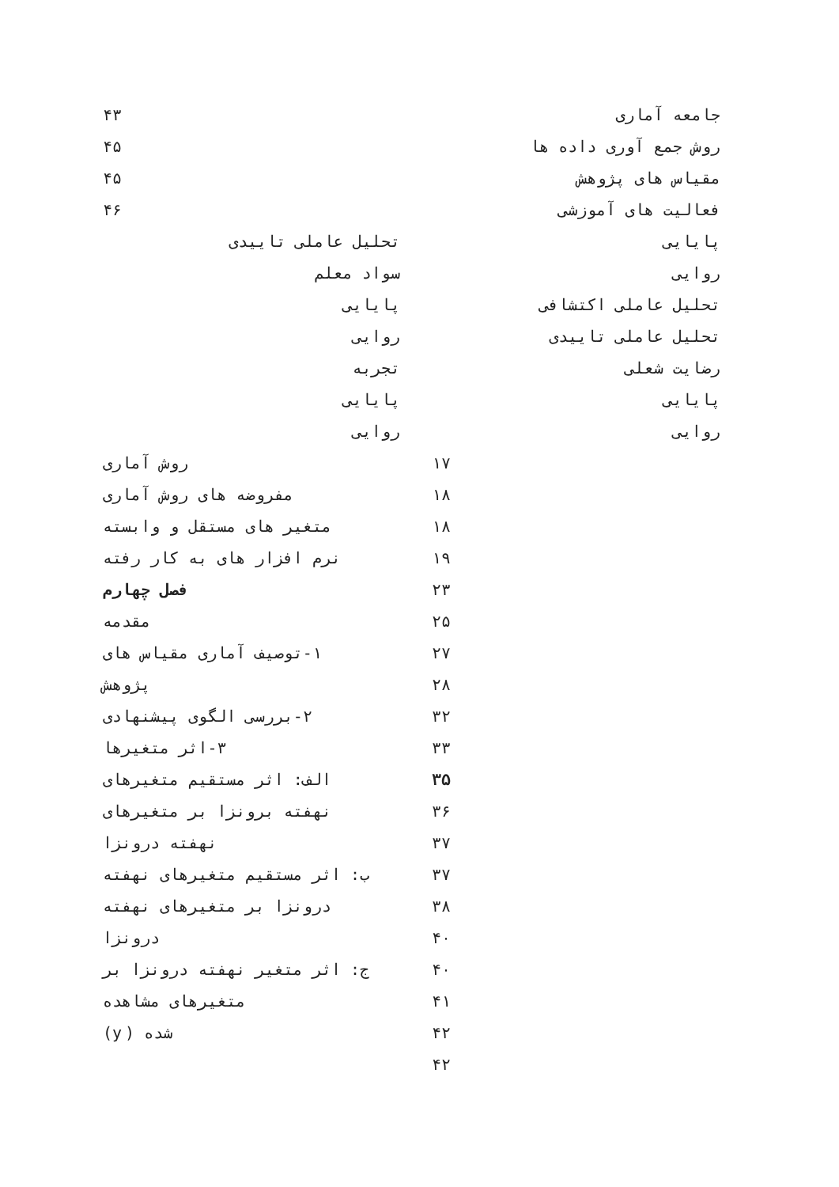۴۳
۴۵
۴۵
۴۶
جامعه آماری
روش جمع آوری داده ها
مقیاس های پژوهش
فعالیت های آموزشی
پایایی
روایی
تحلیل عاملی اکتشافی
تحلیل عاملی تاییدی
رضایت شعلی
پایایی
روایی
تحلیل عاملی تاییدی
سواد معلم
پایایی
روایی
تجربه
پایایی
روایی
روش آماری ۱۷
مفروضه های روش آماری ۱۸
متغیر های مستقل و وابسته ۱۸
نرم افزار های به کار رفته ۱۹
فصل چهارم ۲۳
مقدمه ۲۵
۱-توصیف آماری مقیاس های ۲۷
پژوهش ۲۸
۲-بررسی الگوی پیشنهادی ۳۲
۳-اثر متغیرها ۳۳
الف: اثر مستقیم متغیرهای ۳۵
نهفته برونزا بر متغیرهای ۳۶
نهفته درونزا ۳۷
ب: اثر مستقیم متغیرهای نهفته ۳۷
درونزا بر متغیرهای نهفته ۳۸
درونزا ۴۰
ج: اثر متغیر نهفته درونزا بر ۴۰
متغیرهای مشاهده ۴۱
شده (y) ۴۲
۴۲